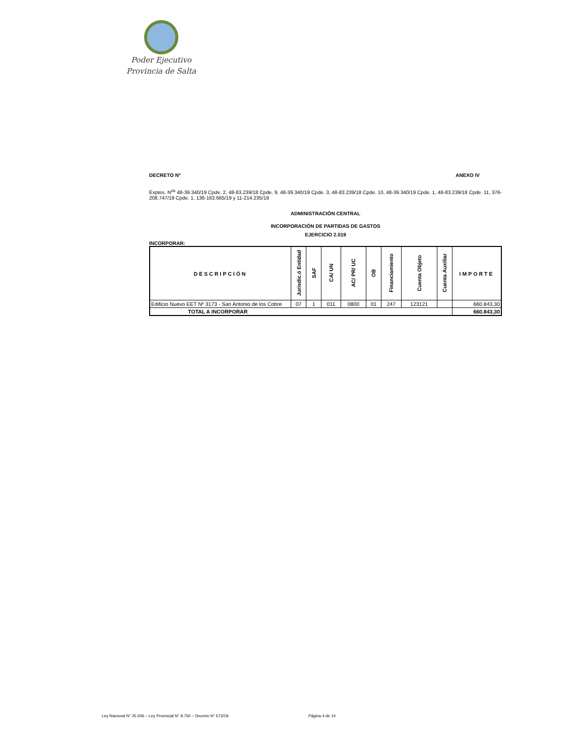Poder Ejecutivo
Provincia de Salta
DECRETO Nº ANEXO IV
Exptes. N<sup>os</sup> 48-39.340/19 Cpde. 2, 48-83.239/18 Cpde. 9, 48-39.340/19 Cpde. 3, 48-83.239/18 Cpde. 10, 48-39.340/19 Cpde. 1, 48-83.239/18 Cpde. 11, 376-208.747/19 Cpde. 1, 136-163.665/19 y 11-214.235/19
ADMINISTRACIÓN CENTRAL
INCORPORACIÓN DE PARTIDAS DE GASTOS
EJERCICIO 2.019
INCORPORAR:
| DESCRIPCIÓN | Jurisdic.ó Entidad | SAF | CA/ UN | AC/ PR/ UC | OB | Financiamiento | Cuenta Objeto | Cuenta Auxiliar | IMPORTE |
| --- | --- | --- | --- | --- | --- | --- | --- | --- | --- |
| Edificio Nuevo EET Nº 3173 - San Antonio de los Cobre | 07 | 1 | 011 | 0800 | 01 | 247 | 123121 | | 660.843,30 |
| TOTAL A INCORPORAR | | | | | | | | | 660.843,30 |
Ley Nacional N° 25.506 – Ley Provincial N° 8.750 – Decreto N° 573/18 Página 4 de 14